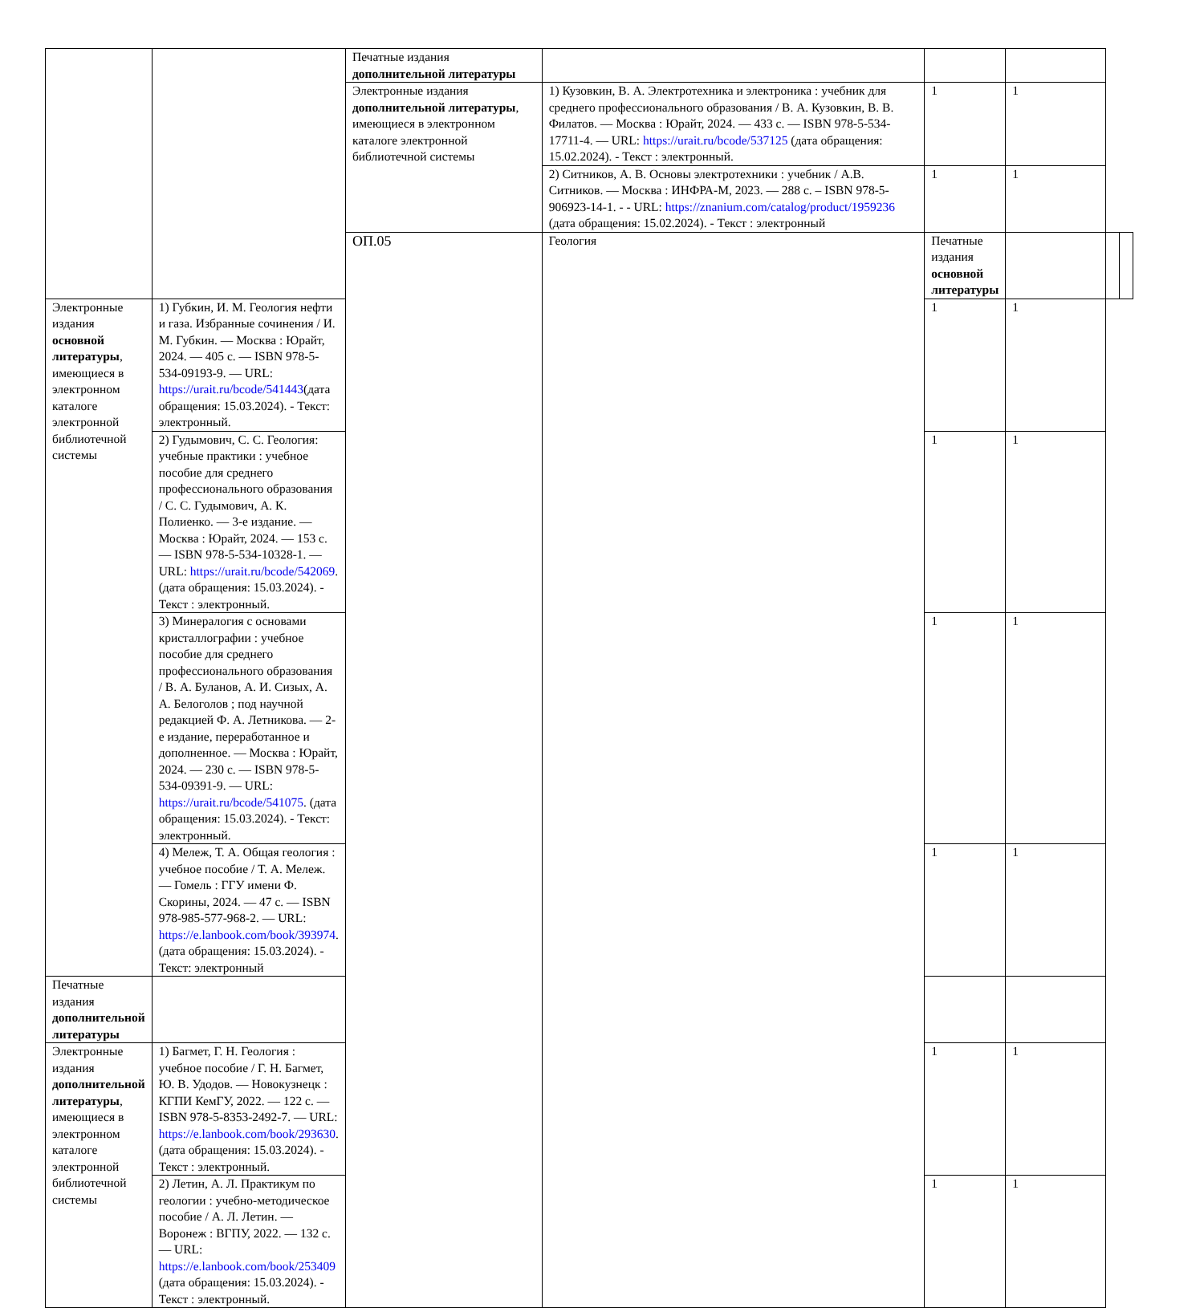| | | Печатные издания дополнительной литературы | | | | | |
| | | Электронные издания дополнительной литературы , имеющиеся в электронном каталоге электронной библиотечной системы | 1) Кузовкин, В. А. Электротехника и электроника : учебник для среднего профессионального образования / В. А. Кузовкин, В. В. Филатов. — Москва : Юрайт, 2024. — 433 с. — ISBN 978-5-534-17711-4. — URL: https://urait.ru/bcode/537125 (дата обращения: 15.02.2024). - Текст : электронный. | 1 | 1 | | |
| | | | 2) Ситников, А. В. Основы электротехники : учебник / А.В. Ситников. — Москва : ИНФРА-М, 2023. — 288 с. – ISBN 978-5-906923-14-1. - - URL: https://znanium.com/catalog/product/1959236 (дата обращения: 15.02.2024). - Текст : электронный | 1 | 1 | | |
| | | ОП.05 | Геология | Печатные издания основной литературы | | | |
| Электронные издания основной литературы , имеющиеся в электронном каталоге электронной библиотечной системы | 1) Губкин, И. М. Геология нефти и газа. Избранные сочинения / И. М. Губкин. — Москва : Юрайт, 2024. — 405 с. — ISBN 978-5-534-09193-9. — URL: https://urait.ru/bcode/541443 (дата обращения: 15.03.2024). - Текст: электронный. | | | 1 | 1 | | |
| | 2) Гудымович, С. С. Геология: учебные практики : учебное пособие для среднего профессионального образования / С. С. Гудымович, А. К. Полиенко. — 3-е издание. — Москва : Юрайт, 2024. — 153 с. — ISBN 978-5-534-10328-1. — URL: https://urait.ru/bcode/542069 . (дата обращения: 15.03.2024). - Текст : электронный. | | | 1 | 1 | | |
| | 3) Минералогия с основами кристаллографии : учебное пособие для среднего профессионального образования / В. А. Буланов, А. И. Сизых, А. А. Белоголов ; под научной редакцией Ф. А. Летникова. — 2-е издание, переработанное и дополненное. — Москва : Юрайт, 2024. — 230 с. — ISBN 978-5-534-09391-9. — URL: https://urait.ru/bcode/541075 . (дата обращения: 15.03.2024). - Текст: электронный. | | | 1 | 1 | | |
| | 4) Мележ, Т. А. Общая геология : учебное пособие / Т. А. Мележ. — Гомель : ГГУ имени Ф. Скорины, 2024. — 47 с. — ISBN 978-985-577-968-2. — URL: https://e.lanbook.com/book/393974 . (дата обращения: 15.03.2024). - Текст: электронный | | | 1 | 1 | | |
| Печатные издания дополнительной литературы | | | | | | | |
| Электронные издания дополнительной литературы , имеющиеся в электронном каталоге электронной библиотечной системы | 1) Багмет, Г. Н. Геология : учебное пособие / Г. Н. Багмет, Ю. В. Удодов. — Новокузнецк : КГПИ КемГУ, 2022. — 122 с. — ISBN 978-5-8353-2492-7. — URL: https://e.lanbook.com/book/293630 . (дата обращения: 15.03.2024). - Текст : электронный. | | | 1 | 1 | | |
| | 2) Летин, А. Л. Практикум по геологии : учебно-методическое пособие / А. Л. Летин. — Воронеж : ВГПУ, 2022. — 132 с.— URL: https://e.lanbook.com/book/253409 (дата обращения: 15.03.2024). - Текст : электронный. | | | 1 | 1 | | |